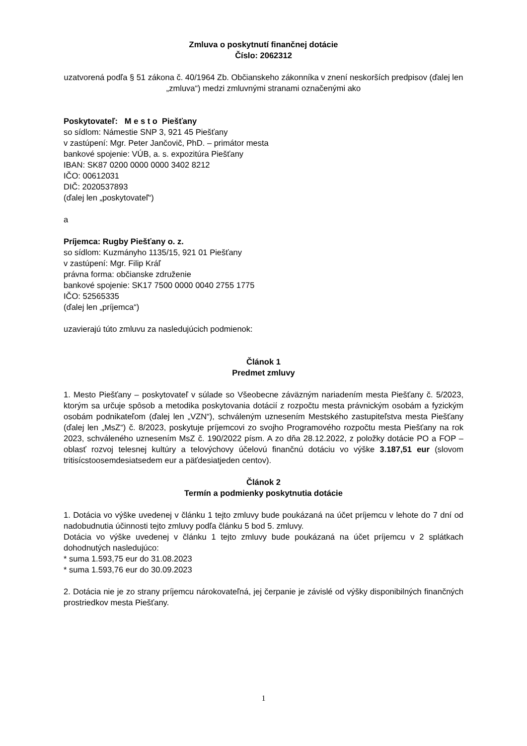Zmluva o poskytnutí finančnej dotácie
Číslo: 2062312
uzatvorená podľa § 51 zákona č. 40/1964 Zb. Občianskeho zákonníka v znení neskorších predpisov (ďalej len „zmluva“) medzi zmluvnými stranami označenými ako
Poskytovateľ: M e s t o Piešťany
so sídlom: Námestie SNP 3, 921 45 Piešťany
v zastúpení: Mgr. Peter Jančovič, PhD. – primátor mesta
bankové spojenie: VÚB, a. s. expozitúra Piešťany
IBAN: SK87 0200 0000 0000 3402 8212
IČO: 00612031
DIČ: 2020537893
(ďalej len „poskytovateľ“)
a
Príjemca: Rugby Piešťany o. z.
so sídlom: Kuzmányho 1135/15, 921 01 Piešťany
v zastúpení: Mgr. Filip Kráľ
právna forma: občianske združenie
bankové spojenie: SK17 7500 0000 0040 2755 1775
IČO: 52565335
(ďalej len „príjemca“)
uzavierajú túto zmluvu za nasledujúcich podmienok:
Článok 1
Predmet zmluvy
1. Mesto Piešťany – poskytovateľ v súlade so Všeobecne záväzným nariadením mesta Piešťany č. 5/2023, ktorým sa určuje spôsob a metodika poskytovania dotácií z rozpočtu mesta právnickým osobám a fyzickým osobám podnikateľom (ďalej len „VZN“), schváleným uznesením Mestského zastupiteľstva mesta Piešťany (ďalej len „MsZ“) č. 8/2023, poskytuje príjemcovi zo svojho Programového rozpočtu mesta Piešťany na rok 2023, schváleného uznesením MsZ č. 190/2022 písm. A zo dňa 28.12.2022, z položky dotácie PO a FOP – oblasť rozvoj telesnej kultúry a telovýchovy účelovú finančnú dotáciu vo výške 3.187,51 eur (slovom tritisícstoosemdesiatsedem eur a päťdesiatjeden centov).
Článok 2
Termín a podmienky poskytnutia dotácie
1. Dotácia vo výške uvedenej v článku 1 tejto zmluvy bude poukázaná na účet príjemcu v lehote do 7 dní od nadobudnutia účinnosti tejto zmluvy podľa článku 5 bod 5. zmluvy.
Dotácia vo výške uvedenej v článku 1 tejto zmluvy bude poukázaná na účet príjemcu v 2 splátkach dohodnutých nasledujúco:
* suma 1.593,75 eur do 31.08.2023
* suma 1.593,76 eur do 30.09.2023
2. Dotácia nie je zo strany príjemcu nárokovateľná, jej čerpanie je závislé od výšky disponibilných finančných prostriedkov mesta Piešťany.
1